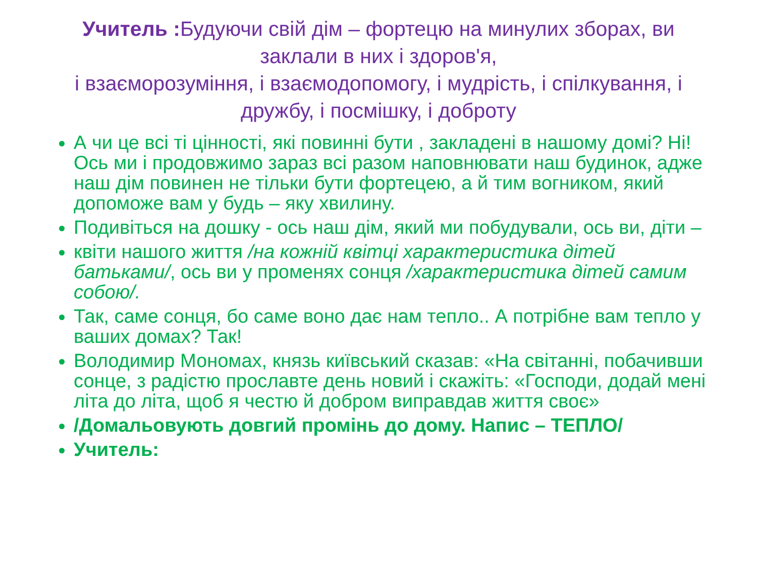Учитель : Будуючи свій дім – фортецю на минулих зборах, ви заклали в них і здоров'я,
і взаєморозуміння, і взаємодопомогу, і мудрість, і спілкування, і дружбу, і посмішку, і доброту
А чи це всі ті цінності, які повинні бути , закладені в нашому домі? Ні! Ось ми і продовжимо зараз всі разом наповнювати наш будинок, адже наш дім повинен не тільки бути фортецею, а й тим вогником, який допоможе вам у будь – яку хвилину.
Подивіться на дошку - ось наш дім, який ми побудували, ось ви, діти –
квіти нашого життя /на кожній квітці характеристика дітей батьками/, ось ви у променях сонця /характеристика дітей самим собою/.
Так, саме сонця, бо саме воно дає нам тепло.. А потрібне вам тепло у ваших домах? Так!
Володимир Мономах, князь київський сказав: «На світанні, побачивши сонце, з радістю прославте день новий і скажіть: «Господи, додай мені літа до літа, щоб я честю й добром виправдав життя своє»
/Домальовують довгий промінь до дому. Напис – ТЕПЛО/
Учитель: